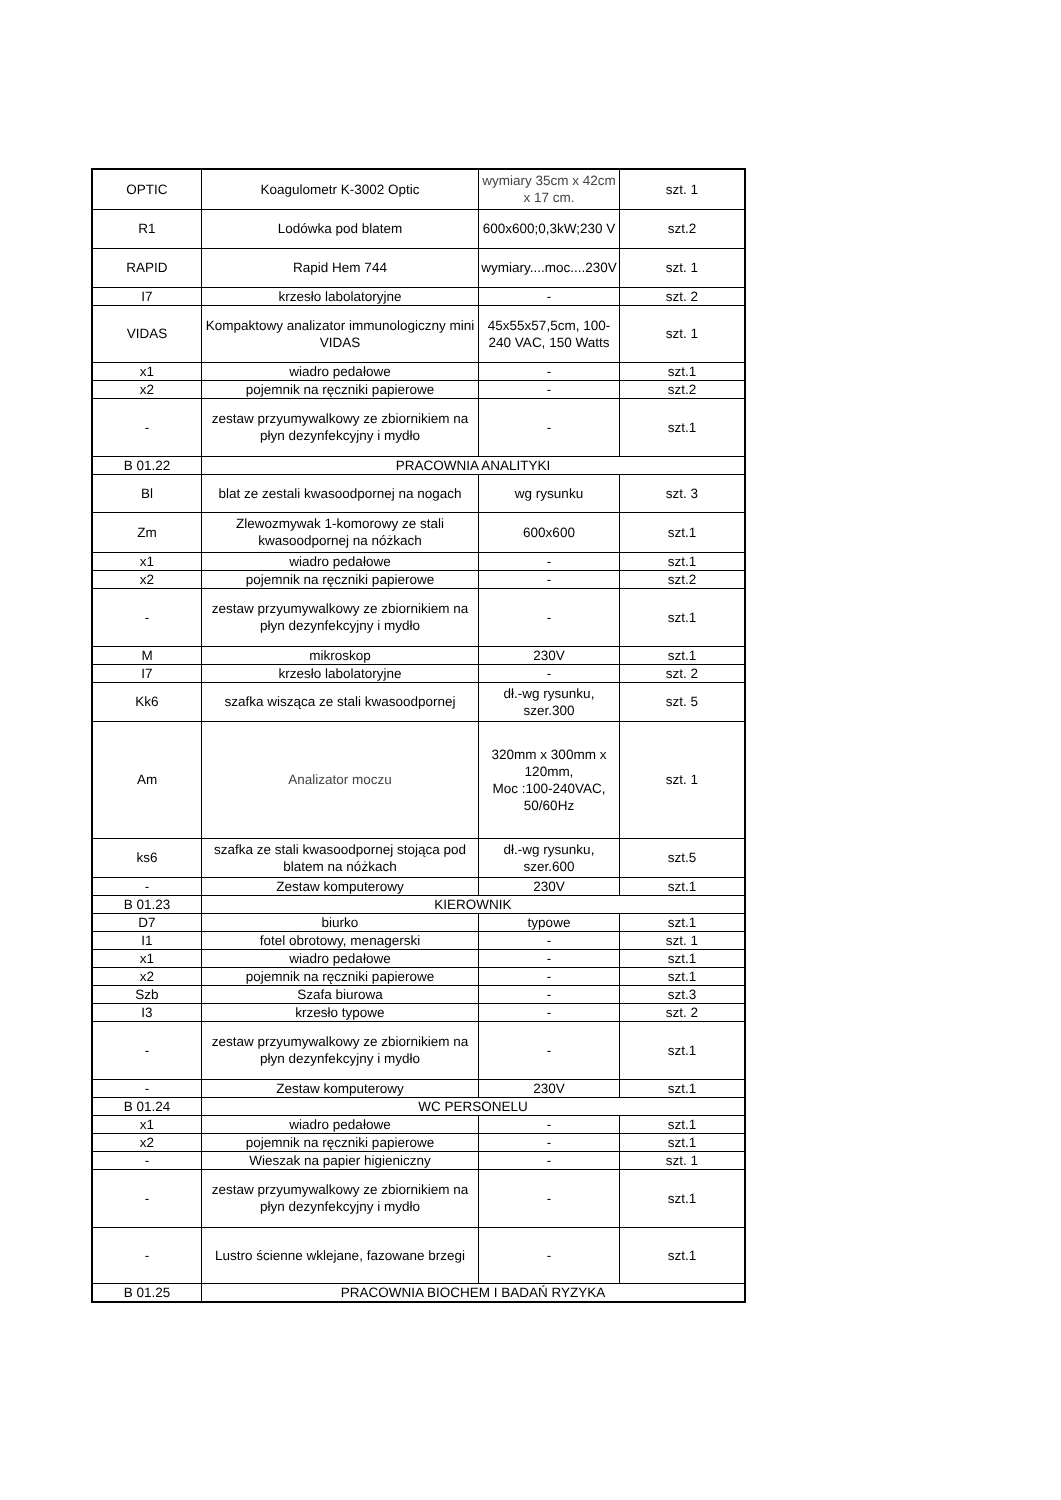| OPTIC | Koagulometr K-3002 Optic | wymiary 35cm x 42cm x 17 cm. | szt. 1 |
| R1 | Lodówka pod blatem | 600x600;0,3kW;230 V | szt.2 |
| RAPID | Rapid Hem 744 | wymiary....moc....230V | szt. 1 |
| I7 | krzesło labolatoryjne | - | szt. 2 |
| VIDAS | Kompaktowy analizator immunologiczny mini VIDAS | 45x55x57,5cm, 100-240 VAC, 150 Watts | szt. 1 |
| x1 | wiadro pedałowe | - | szt.1 |
| x2 | pojemnik na ręczniki papierowe | - | szt.2 |
| - | zestaw przyumywalkowy ze zbiornikiem na płyn dezynfekcyjny i mydło | - | szt.1 |
| B 01.22 | PRACOWNIA ANALITYKI | | |
| Bl | blat ze zestali kwasoodpornej na nogach | wg rysunku | szt. 3 |
| Zm | Zlewozmywak 1-komorowy ze stali kwasoodpornej na nóżkach | 600x600 | szt.1 |
| x1 | wiadro pedałowe | - | szt.1 |
| x2 | pojemnik na ręczniki papierowe | - | szt.2 |
| - | zestaw przyumywalkowy ze zbiornikiem na płyn dezynfekcyjny i mydło | - | szt.1 |
| M | mikroskop | 230V | szt.1 |
| I7 | krzesło labolatoryjne | - | szt. 2 |
| Kk6 | szafka wisząca ze stali kwasoodpornej | dł.-wg rysunku, szer.300 | szt. 5 |
| Am | Analizator moczu | 320mm x 300mm x 120mm, Moc :100-240VAC, 50/60Hz | szt. 1 |
| ks6 | szafka ze stali kwasoodpornej stojąca pod blatem na nóżkach | dł.-wg rysunku, szer.600 | szt.5 |
| - | Zestaw komputerowy | 230V | szt.1 |
| B 01.23 | KIEROWNIK | | |
| D7 | biurko | typowe | szt.1 |
| I1 | fotel obrotowy, menagerski | - | szt. 1 |
| x1 | wiadro pedałowe | - | szt.1 |
| x2 | pojemnik na ręczniki papierowe | - | szt.1 |
| Szb | Szafa biurowa | - | szt.3 |
| I3 | krzesło typowe | - | szt. 2 |
| - | zestaw przyumywalkowy ze zbiornikiem na płyn dezynfekcyjny i mydło | - | szt.1 |
| - | Zestaw komputerowy | 230V | szt.1 |
| B 01.24 | WC PERSONELU | | |
| x1 | wiadro pedałowe | - | szt.1 |
| x2 | pojemnik na ręczniki papierowe | - | szt.1 |
| - | Wieszak na papier higieniczny | - | szt. 1 |
| - | zestaw przyumywalkowy ze zbiornikiem na płyn dezynfekcyjny i mydło | - | szt.1 |
| - | Lustro ścienne wklejane, fazowane brzegi | - | szt.1 |
| B 01.25 | PRACOWNIA BIOCHEM I BADAŃ RYZYKA | | |